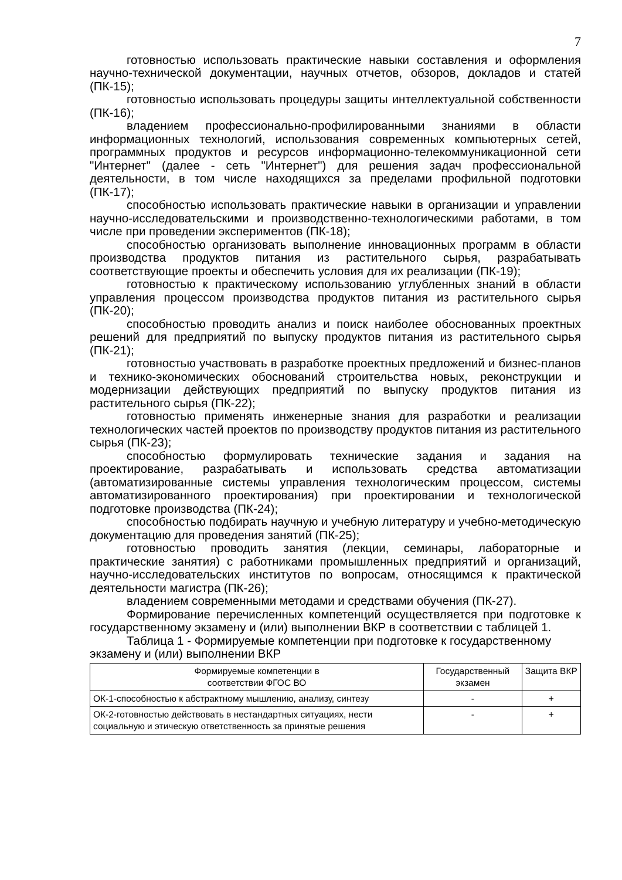7
готовностью использовать практические навыки составления и оформления научно-технической документации, научных отчетов, обзоров, докладов и статей (ПК-15);
готовностью использовать процедуры защиты интеллектуальной собственности (ПК-16);
владением профессионально-профилированными знаниями в области информационных технологий, использования современных компьютерных сетей, программных продуктов и ресурсов информационно-телекоммуникационной сети "Интернет" (далее - сеть "Интернет") для решения задач профессиональной деятельности, в том числе находящихся за пределами профильной подготовки (ПК-17);
способностью использовать практические навыки в организации и управлении научно-исследовательскими и производственно-технологическими работами, в том числе при проведении экспериментов (ПК-18);
способностью организовать выполнение инновационных программ в области производства продуктов питания из растительного сырья, разрабатывать соответствующие проекты и обеспечить условия для их реализации (ПК-19);
готовностью к практическому использованию углубленных знаний в области управления процессом производства продуктов питания из растительного сырья (ПК-20);
способностью проводить анализ и поиск наиболее обоснованных проектных решений для предприятий по выпуску продуктов питания из растительного сырья (ПК-21);
готовностью участвовать в разработке проектных предложений и бизнес-планов и технико-экономических обоснований строительства новых, реконструкции и модернизации действующих предприятий по выпуску продуктов питания из растительного сырья (ПК-22);
готовностью применять инженерные знания для разработки и реализации технологических частей проектов по производству продуктов питания из растительного сырья (ПК-23);
способностью формулировать технические задания и задания на проектирование, разрабатывать и использовать средства автоматизации (автоматизированные системы управления технологическим процессом, системы автоматизированного проектирования) при проектировании и технологической подготовке производства (ПК-24);
способностью подбирать научную и учебную литературу и учебно-методическую документацию для проведения занятий (ПК-25);
готовностью проводить занятия (лекции, семинары, лабораторные и практические занятия) с работниками промышленных предприятий и организаций, научно-исследовательских институтов по вопросам, относящимся к практической деятельности магистра (ПК-26);
владением современными методами и средствами обучения (ПК-27).
Формирование перечисленных компетенций осуществляется при подготовке к государственному экзамену и (или) выполнении ВКР в соответствии с таблицей 1.
Таблица 1 - Формируемые компетенции при подготовке к государственному экзамену и (или) выполнении ВКР
| Формируемые компетенции в соответствии ФГОС ВО | Государственный экзамен | Защита ВКР |
| --- | --- | --- |
| ОК-1-способностью к абстрактному мышлению, анализу, синтезу | - | + |
| ОК-2-готовностью действовать в нестандартных ситуациях, нести социальную и этическую ответственность за принятые решения | - | + |